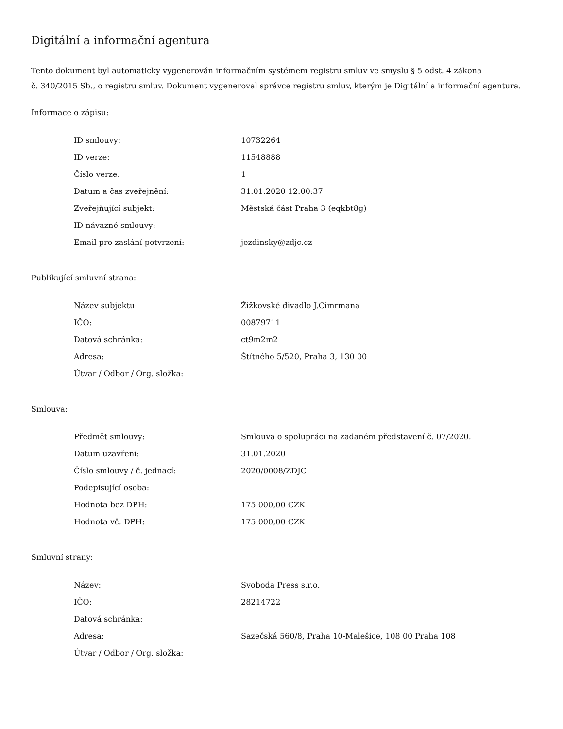Digitální a informační agentura
Tento dokument byl automaticky vygenerován informačním systémem registru smluv ve smyslu § 5 odst. 4 zákona
č. 340/2015 Sb., o registru smluv. Dokument vygeneroval správce registru smluv, kterým je Digitální a informační agentura.
Informace o zápisu:
| ID smlouvy: | 10732264 |
| ID verze: | 11548888 |
| Číslo verze: | 1 |
| Datum a čas zveřejnění: | 31.01.2020 12:00:37 |
| Zveřejňující subjekt: | Městská část Praha 3 (eqkbt8g) |
| ID návazné smlouvy: | |
| Email pro zaslání potvrzení: | jezdinsky@zdjc.cz |
Publikující smluvní strana:
| Název subjektu: | Žižkovské divadlo J.Cimrmana |
| IČO: | 00879711 |
| Datová schránka: | ct9m2m2 |
| Adresa: | Štítného 5/520, Praha 3, 130 00 |
| Útvar / Odbor / Org. složka: | |
Smlouva:
| Předmět smlouvy: | Smlouva o spolupráci na zadaném představení č. 07/2020. |
| Datum uzavření: | 31.01.2020 |
| Číslo smlouvy / č. jednací: | 2020/0008/ZDJC |
| Podepisující osoba: | |
| Hodnota bez DPH: | 175 000,00 CZK |
| Hodnota vč. DPH: | 175 000,00 CZK |
Smluvní strany:
| Název: | Svoboda Press s.r.o. |
| IČO: | 28214722 |
| Datová schránka: | |
| Adresa: | Sazečská 560/8, Praha 10-Malešice, 108 00 Praha 108 |
| Útvar / Odbor / Org. složka: | |